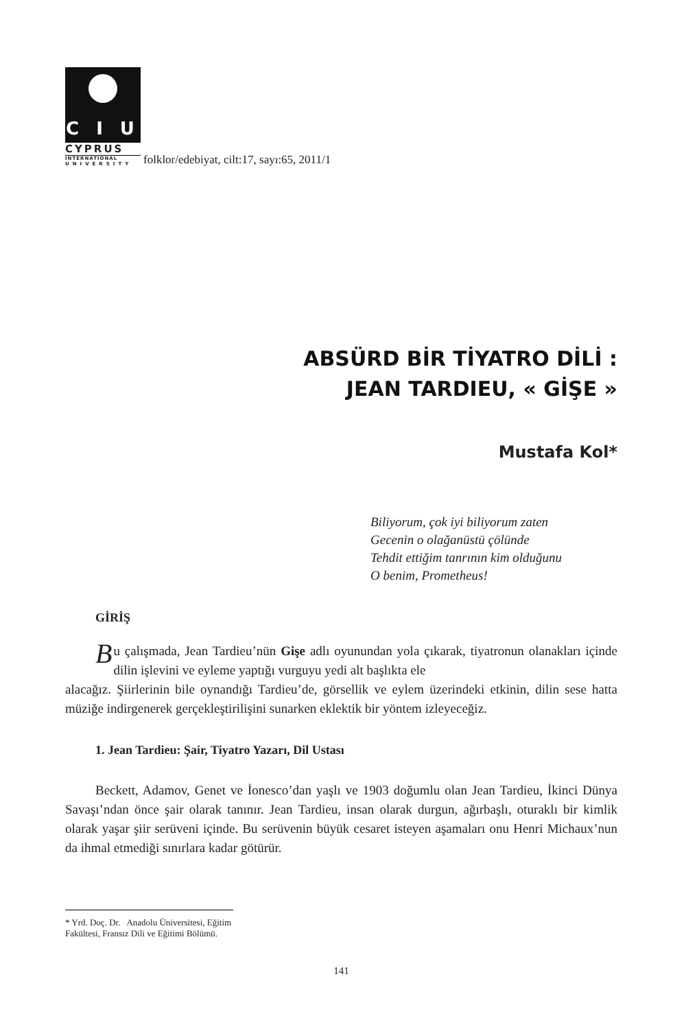C I U
CYPRUS
INTERNATIONAL
UNIVERSITY
folklor/edebiyat, cilt:17, sayı:65, 2011/1
ABSÜRD BİR TİYATRO DİLİ :
JEAN TARDIEU, « GİŞE »
Mustafa Kol*
Biliyorum, çok iyi biliyorum zaten
Gecenin o olağanüstü çölünde
Tehdit ettiğim tanrının kim olduğunu
O benim, Prometheus!
GİRİŞ
Bu çalışmada, Jean Tardieu’nün Gişe adlı oyunundan yola çıkarak, tiyatronun olanakları içinde dilin işlevini ve eyleme yaptığı vurguyu yedi alt başlıkta ele
alacağız. Şiirlerinin bile oynandığı Tardieu’de, görsellik ve eylem üzerindeki etkinin, dilin sese hatta müziğe indirgenerek gerçekleştirilişini sunarken eklektik bir yöntem izleyeceğiz.
1. Jean Tardieu: Şair, Tiyatro Yazarı, Dil Ustası
Beckett, Adamov, Genet ve İonesco’dan yaşlı ve 1903 doğumlu olan Jean Tardieu, İkinci Dünya Savaşı’ndan önce şair olarak tanınır. Jean Tardieu, insan olarak durgun, ağırbaşlı, oturaklı bir kimlik olarak yaşar şiir serüveni içinde. Bu serüvenin büyük cesaret isteyen aşamaları onu Henri Michaux’nun da ihmal etmediği sınırlara kadar götürür.
* Yrd. Doç. Dr. Anadolu Üniversitesi, Eğitim Fakültesi, Fransız Dili ve Eğitimi Bölümü.
141